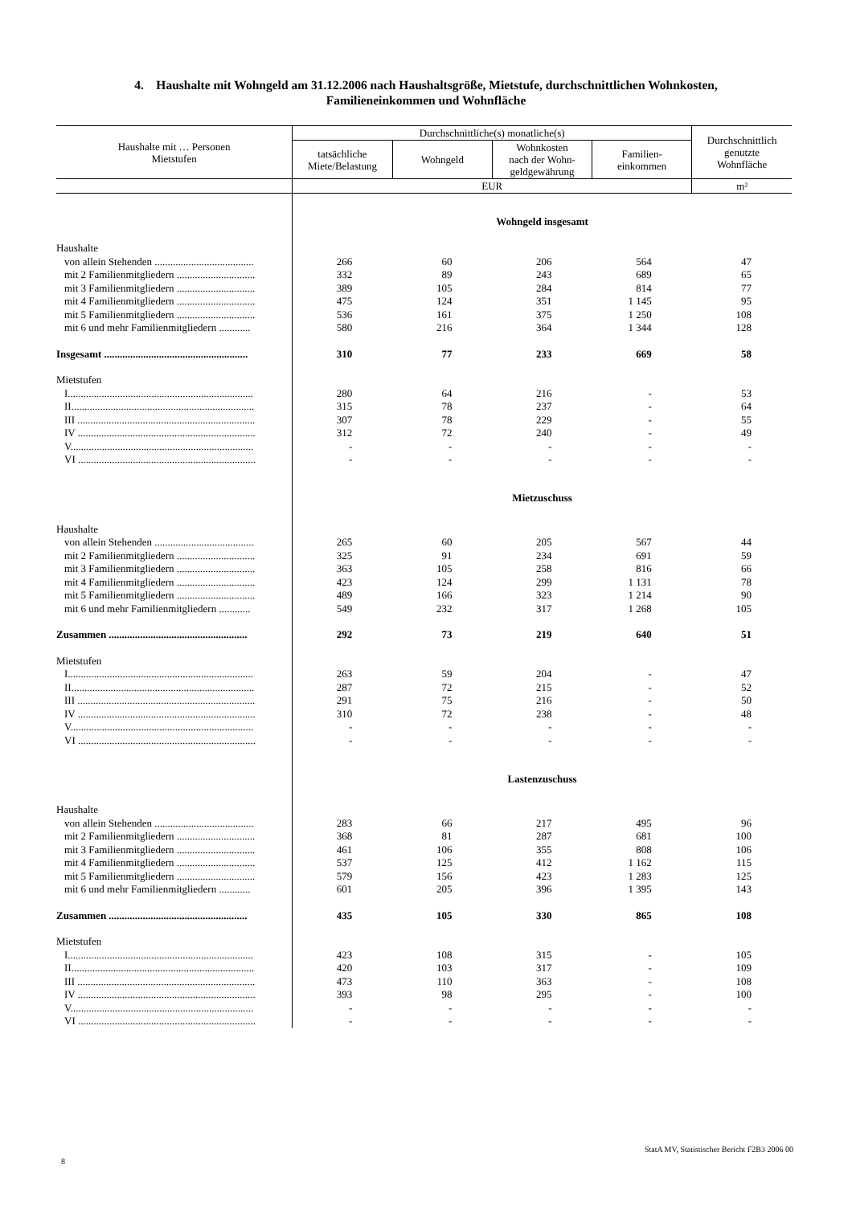4. Haushalte mit Wohngeld am 31.12.2006 nach Haushaltsgröße, Mietstufe, durchschnittlichen Wohnkosten,
Familieneinkommen und Wohnfläche
| Haushalte mit … Personen Mietstufen | Durchschnittliche(s) monatliche(s) | | | | Durchschnittlich genutzte Wohnfläche |
| --- | --- | --- | --- | --- | --- |
| | tatsächliche Miete/Belastung | Wohngeld | Wohnkosten nach der Wohn- geldgewährung | Familien- einkommen | |
| | EUR | | | | m² |
| | Wohngeld insgesamt | | | | |
| Haushalte | | | | | |
| von allein Stehenden ...................................... | 266 | 60 | 206 | 564 | 47 |
| mit 2 Familienmitgliedern .............................. | 332 | 89 | 243 | 689 | 65 |
| mit 3 Familienmitgliedern .............................. | 389 | 105 | 284 | 814 | 77 |
| mit 4 Familienmitgliedern .............................. | 475 | 124 | 351 | 1 145 | 95 |
| mit 5 Familienmitgliedern .............................. | 536 | 161 | 375 | 1 250 | 108 |
| mit 6 und mehr Familienmitgliedern ............ | 580 | 216 | 364 | 1 344 | 128 |
| Insgesamt ....................................................... | 310 | 77 | 233 | 669 | 58 |
| Mietstufen | | | | | |
| I....................................................................... | 280 | 64 | 216 | - | 53 |
| II...................................................................... | 315 | 78 | 237 | - | 64 |
| III .................................................................... | 307 | 78 | 229 | - | 55 |
| IV .................................................................... | 312 | 72 | 240 | - | 49 |
| V...................................................................... | - | - | - | - | - |
| VI .................................................................... | - | - | - | - | - |
| | Mietzuschuss | | | | |
| Haushalte | | | | | |
| von allein Stehenden ...................................... | 265 | 60 | 205 | 567 | 44 |
| mit 2 Familienmitgliedern .............................. | 325 | 91 | 234 | 691 | 59 |
| mit 3 Familienmitgliedern .............................. | 363 | 105 | 258 | 816 | 66 |
| mit 4 Familienmitgliedern .............................. | 423 | 124 | 299 | 1 131 | 78 |
| mit 5 Familienmitgliedern .............................. | 489 | 166 | 323 | 1 214 | 90 |
| mit 6 und mehr Familienmitgliedern ............ | 549 | 232 | 317 | 1 268 | 105 |
| Zusammen ..................................................... | 292 | 73 | 219 | 640 | 51 |
| Mietstufen | | | | | |
| I....................................................................... | 263 | 59 | 204 | - | 47 |
| II...................................................................... | 287 | 72 | 215 | - | 52 |
| III .................................................................... | 291 | 75 | 216 | - | 50 |
| IV .................................................................... | 310 | 72 | 238 | - | 48 |
| V...................................................................... | - | - | - | - | - |
| VI .................................................................... | - | - | - | - | - |
| | Lastenzuschuss | | | | |
| Haushalte | | | | | |
| von allein Stehenden ...................................... | 283 | 66 | 217 | 495 | 96 |
| mit 2 Familienmitgliedern .............................. | 368 | 81 | 287 | 681 | 100 |
| mit 3 Familienmitgliedern .............................. | 461 | 106 | 355 | 808 | 106 |
| mit 4 Familienmitgliedern .............................. | 537 | 125 | 412 | 1 162 | 115 |
| mit 5 Familienmitgliedern .............................. | 579 | 156 | 423 | 1 283 | 125 |
| mit 6 und mehr Familienmitgliedern ............ | 601 | 205 | 396 | 1 395 | 143 |
| Zusammen ..................................................... | 435 | 105 | 330 | 865 | 108 |
| Mietstufen | | | | | |
| I....................................................................... | 423 | 108 | 315 | - | 105 |
| II...................................................................... | 420 | 103 | 317 | - | 109 |
| III .................................................................... | 473 | 110 | 363 | - | 108 |
| IV .................................................................... | 393 | 98 | 295 | - | 100 |
| V...................................................................... | - | - | - | - | - |
| VI .................................................................... | - | - | - | - | - |
StatA MV, Statistischer Bericht F2B3 2006 00
8